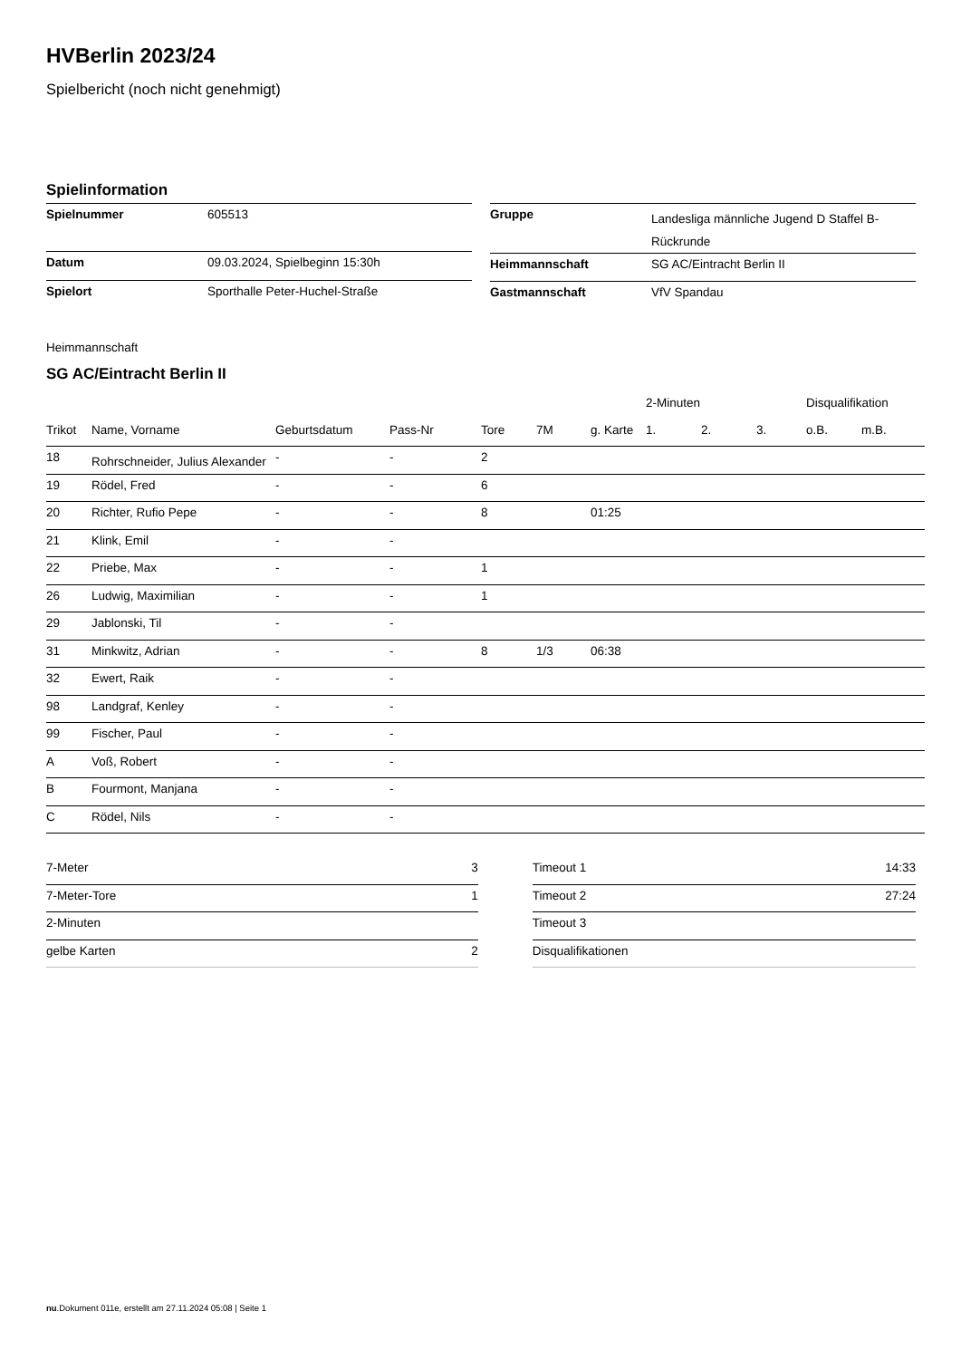HVBerlin 2023/24
Spielbericht (noch nicht genehmigt)
Spielinformation
| Spielnummer | 605513 |
| Datum | 09.03.2024, Spielbeginn 15:30h |
| Spielort | Sporthalle Peter-Huchel-Straße |
| Gruppe | Landesliga männliche Jugend D Staffel B-Rückrunde |
| Heimmannschaft | SG AC/Eintracht Berlin II |
| Gastmannschaft | VfV Spandau |
Heimmannschaft
SG AC/Eintracht Berlin II
| | | | | | | | 2-Minuten | | | Disqualifikation | |
| --- | --- | --- | --- | --- | --- | --- | --- | --- | --- | --- | --- |
| Trikot | Name, Vorname | Geburtsdatum | Pass-Nr | Tore | 7M | g. Karte | 1. | 2. | 3. | o.B. | m.B. |
| 18 | Rohrschneider, Julius Alexander | - | - | 2 | | | | | | | |
| 19 | Rödel, Fred | - | - | 6 | | | | | | | |
| 20 | Richter, Rufio Pepe | - | - | 8 | | 01:25 | | | | | |
| 21 | Klink, Emil | - | - | | | | | | | | |
| 22 | Priebe, Max | - | - | 1 | | | | | | | |
| 26 | Ludwig, Maximilian | - | - | 1 | | | | | | | |
| 29 | Jablonski, Til | - | - | | | | | | | | |
| 31 | Minkwitz, Adrian | - | - | 8 | 1/3 | 06:38 | | | | | |
| 32 | Ewert, Raik | - | - | | | | | | | | |
| 98 | Landgraf, Kenley | - | - | | | | | | | | |
| 99 | Fischer, Paul | - | - | | | | | | | | |
| A | Voß, Robert | - | - | | | | | | | | |
| B | Fourmont, Manjana | - | - | | | | | | | | |
| C | Rödel, Nils | - | - | | | | | | | | |
| 7-Meter | 3 |
| 7-Meter-Tore | 1 |
| 2-Minuten | |
| gelbe Karten | 2 |
| Timeout 1 | 14:33 |
| Timeout 2 | 27:24 |
| Timeout 3 | |
| Disqualifikationen | |
nu.Dokument 011e, erstellt am 27.11.2024 05:08 | Seite 1